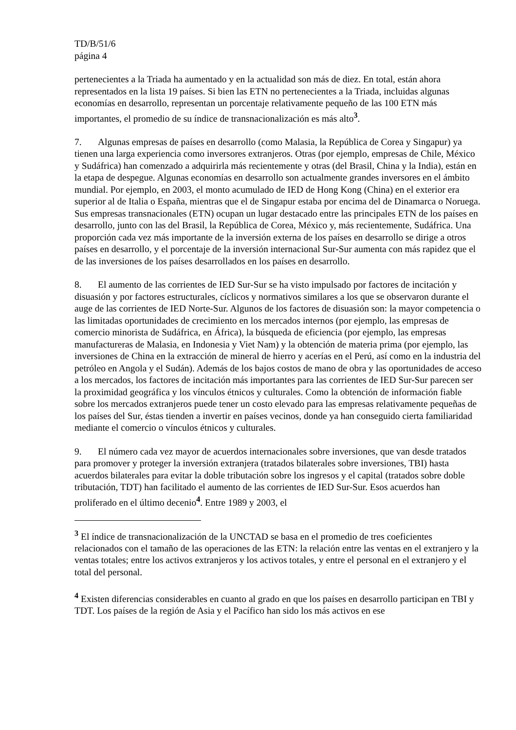TD/B/51/6
página 4
pertenecientes a la Triada ha aumentado y en la actualidad son más de diez. En total, están ahora representados en la lista 19 países. Si bien las ETN no pertenecientes a la Triada, incluidas algunas economías en desarrollo, representan un porcentaje relativamente pequeño de las 100 ETN más importantes, el promedio de su índice de transnacionalización es más alto<sup>3</sup>.
7. Algunas empresas de países en desarrollo (como Malasia, la República de Corea y Singapur) ya tienen una larga experiencia como inversores extranjeros. Otras (por ejemplo, empresas de Chile, México y Sudáfrica) han comenzado a adquirirla más recientemente y otras (del Brasil, China y la India), están en la etapa de despegue. Algunas economías en desarrollo son actualmente grandes inversores en el ámbito mundial. Por ejemplo, en 2003, el monto acumulado de IED de Hong Kong (China) en el exterior era superior al de Italia o España, mientras que el de Singapur estaba por encima del de Dinamarca o Noruega. Sus empresas transnacionales (ETN) ocupan un lugar destacado entre las principales ETN de los países en desarrollo, junto con las del Brasil, la República de Corea, México y, más recientemente, Sudáfrica. Una proporción cada vez más importante de la inversión externa de los países en desarrollo se dirige a otros países en desarrollo, y el porcentaje de la inversión internacional Sur-Sur aumenta con más rapidez que el de las inversiones de los países desarrollados en los países en desarrollo.
8. El aumento de las corrientes de IED Sur-Sur se ha visto impulsado por factores de incitación y disuasión y por factores estructurales, cíclicos y normativos similares a los que se observaron durante el auge de las corrientes de IED Norte-Sur. Algunos de los factores de disuasión son: la mayor competencia o las limitadas oportunidades de crecimiento en los mercados internos (por ejemplo, las empresas de comercio minorista de Sudáfrica, en África), la búsqueda de eficiencia (por ejemplo, las empresas manufactureras de Malasia, en Indonesia y Viet Nam) y la obtención de materia prima (por ejemplo, las inversiones de China en la extracción de mineral de hierro y acerías en el Perú, así como en la industria del petróleo en Angola y el Sudán). Además de los bajos costos de mano de obra y las oportunidades de acceso a los mercados, los factores de incitación más importantes para las corrientes de IED Sur-Sur parecen ser la proximidad geográfica y los vínculos étnicos y culturales. Como la obtención de información fiable sobre los mercados extranjeros puede tener un costo elevado para las empresas relativamente pequeñas de los países del Sur, éstas tienden a invertir en países vecinos, donde ya han conseguido cierta familiaridad mediante el comercio o vínculos étnicos y culturales.
9. El número cada vez mayor de acuerdos internacionales sobre inversiones, que van desde tratados para promover y proteger la inversión extranjera (tratados bilaterales sobre inversiones, TBI) hasta acuerdos bilaterales para evitar la doble tributación sobre los ingresos y el capital (tratados sobre doble tributación, TDT) han facilitado el aumento de las corrientes de IED Sur-Sur. Esos acuerdos han proliferado en el último decenio<sup>4</sup>. Entre 1989 y 2003, el
<sup>3</sup> El índice de transnacionalización de la UNCTAD se basa en el promedio de tres coeficientes relacionados con el tamaño de las operaciones de las ETN: la relación entre las ventas en el extranjero y la ventas totales; entre los activos extranjeros y los activos totales, y entre el personal en el extranjero y el total del personal.
<sup>4</sup> Existen diferencias considerables en cuanto al grado en que los países en desarrollo participan en TBI y TDT. Los países de la región de Asia y el Pacífico han sido los más activos en ese